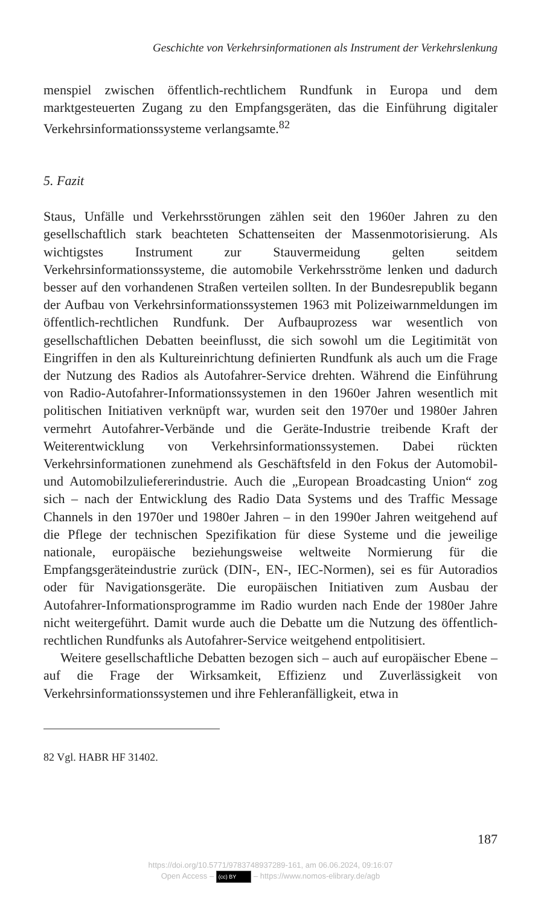Geschichte von Verkehrsinformationen als Instrument der Verkehrslenkung
menspiel zwischen öffentlich-rechtlichem Rundfunk in Europa und dem marktgesteuerten Zugang zu den Empfangsgeräten, das die Einführung digitaler Verkehrsinformationssysteme verlangsamte.<sup>82</sup>
5. Fazit
Staus, Unfälle und Verkehrsstörungen zählen seit den 1960er Jahren zu den gesellschaftlich stark beachteten Schattenseiten der Massenmotorisierung. Als wichtigstes Instrument zur Stauvermeidung gelten seitdem Verkehrsinformationssysteme, die automobile Verkehrsströme lenken und dadurch besser auf den vorhandenen Straßen verteilen sollten. In der Bundesrepublik begann der Aufbau von Verkehrsinformationssystemen 1963 mit Polizeiwarnmeldungen im öffentlich-rechtlichen Rundfunk. Der Aufbauprozess war wesentlich von gesellschaftlichen Debatten beeinflusst, die sich sowohl um die Legitimität von Eingriffen in den als Kultureinrichtung definierten Rundfunk als auch um die Frage der Nutzung des Radios als Autofahrer-Service drehten. Während die Einführung von Radio-Autofahrer-Informationssystemen in den 1960er Jahren wesentlich mit politischen Initiativen verknüpft war, wurden seit den 1970er und 1980er Jahren vermehrt Autofahrer-Verbände und die Geräte-Industrie treibende Kraft der Weiterentwicklung von Verkehrsinformationssystemen. Dabei rückten Verkehrsinformationen zunehmend als Geschäftsfeld in den Fokus der Automobil- und Automobilzuliefererindustrie. Auch die „European Broadcasting Union“ zog sich – nach der Entwicklung des Radio Data Systems und des Traffic Message Channels in den 1970er und 1980er Jahren – in den 1990er Jahren weitgehend auf die Pflege der technischen Spezifikation für diese Systeme und die jeweilige nationale, europäische beziehungsweise weltweite Normierung für die Empfangsgeräteindustrie zurück (DIN-, EN-, IEC-Normen), sei es für Autoradios oder für Navigationsgeräte. Die europäischen Initiativen zum Ausbau der Autofahrer-Informationsprogramme im Radio wurden nach Ende der 1980er Jahre nicht weitergeführt. Damit wurde auch die Debatte um die Nutzung des öffentlich-rechtlichen Rundfunks als Autofahrer-Service weitgehend entpolitisiert.
Weitere gesellschaftliche Debatten bezogen sich – auch auf europäischer Ebene – auf die Frage der Wirksamkeit, Effizienz und Zuverlässigkeit von Verkehrsinformationssystemen und ihre Fehleranfälligkeit, etwa in
82 Vgl. HABR HF 31402.
187
https://doi.org/10.5771/9783748937289-161, am 06.06.2024, 09:16:07
Open Access – (cc) BY – https://www.nomos-elibrary.de/agb